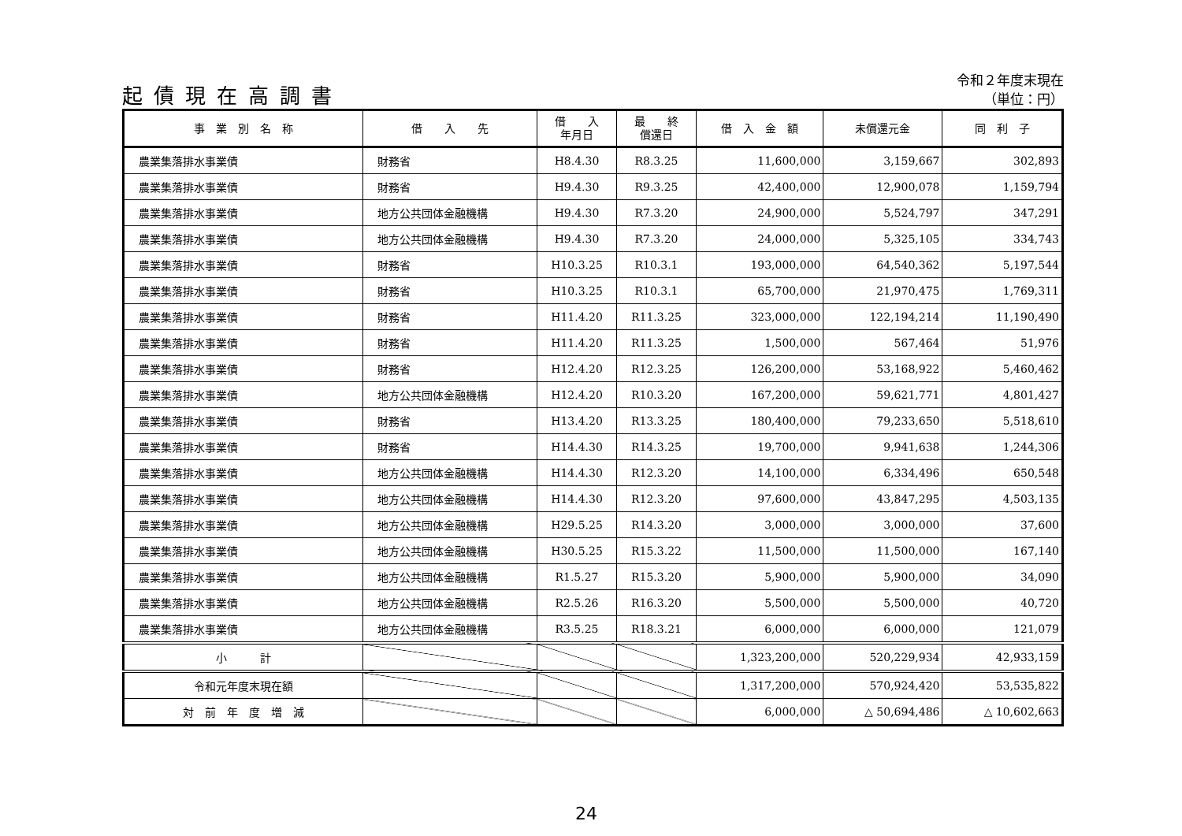起債現在高調書
令和２年度末現在
（単位：円）
| 事 業 別 名 称 | 借 入 先 | 借 入 年月日 | 最 終 償還日 | 借 入 金 額 | 未償還元金 | 同 利 子 |
| --- | --- | --- | --- | --- | --- | --- |
| 農業集落排水事業債 | 財務省 | H8.4.30 | R8.3.25 | 11,600,000 | 3,159,667 | 302,893 |
| 農業集落排水事業債 | 財務省 | H9.4.30 | R9.3.25 | 42,400,000 | 12,900,078 | 1,159,794 |
| 農業集落排水事業債 | 地方公共団体金融機構 | H9.4.30 | R7.3.20 | 24,900,000 | 5,524,797 | 347,291 |
| 農業集落排水事業債 | 地方公共団体金融機構 | H9.4.30 | R7.3.20 | 24,000,000 | 5,325,105 | 334,743 |
| 農業集落排水事業債 | 財務省 | H10.3.25 | R10.3.1 | 193,000,000 | 64,540,362 | 5,197,544 |
| 農業集落排水事業債 | 財務省 | H10.3.25 | R10.3.1 | 65,700,000 | 21,970,475 | 1,769,311 |
| 農業集落排水事業債 | 財務省 | H11.4.20 | R11.3.25 | 323,000,000 | 122,194,214 | 11,190,490 |
| 農業集落排水事業債 | 財務省 | H11.4.20 | R11.3.25 | 1,500,000 | 567,464 | 51,976 |
| 農業集落排水事業債 | 財務省 | H12.4.20 | R12.3.25 | 126,200,000 | 53,168,922 | 5,460,462 |
| 農業集落排水事業債 | 地方公共団体金融機構 | H12.4.20 | R10.3.20 | 167,200,000 | 59,621,771 | 4,801,427 |
| 農業集落排水事業債 | 財務省 | H13.4.20 | R13.3.25 | 180,400,000 | 79,233,650 | 5,518,610 |
| 農業集落排水事業債 | 財務省 | H14.4.30 | R14.3.25 | 19,700,000 | 9,941,638 | 1,244,306 |
| 農業集落排水事業債 | 地方公共団体金融機構 | H14.4.30 | R12.3.20 | 14,100,000 | 6,334,496 | 650,548 |
| 農業集落排水事業債 | 地方公共団体金融機構 | H14.4.30 | R12.3.20 | 97,600,000 | 43,847,295 | 4,503,135 |
| 農業集落排水事業債 | 地方公共団体金融機構 | H29.5.25 | R14.3.20 | 3,000,000 | 3,000,000 | 37,600 |
| 農業集落排水事業債 | 地方公共団体金融機構 | H30.5.25 | R15.3.22 | 11,500,000 | 11,500,000 | 167,140 |
| 農業集落排水事業債 | 地方公共団体金融機構 | R1.5.27 | R15.3.20 | 5,900,000 | 5,900,000 | 34,090 |
| 農業集落排水事業債 | 地方公共団体金融機構 | R2.5.26 | R16.3.20 | 5,500,000 | 5,500,000 | 40,720 |
| 農業集落排水事業債 | 地方公共団体金融機構 | R3.5.25 | R18.3.21 | 6,000,000 | 6,000,000 | 121,079 |
| 小 計 | | | | 1,323,200,000 | 520,229,934 | 42,933,159 |
| 令和元年度末現在額 | | | | 1,317,200,000 | 570,924,420 | 53,535,822 |
| 対 前 年 度 増 減 | | | | 6,000,000 | △ 50,694,486 | △ 10,602,663 |
24